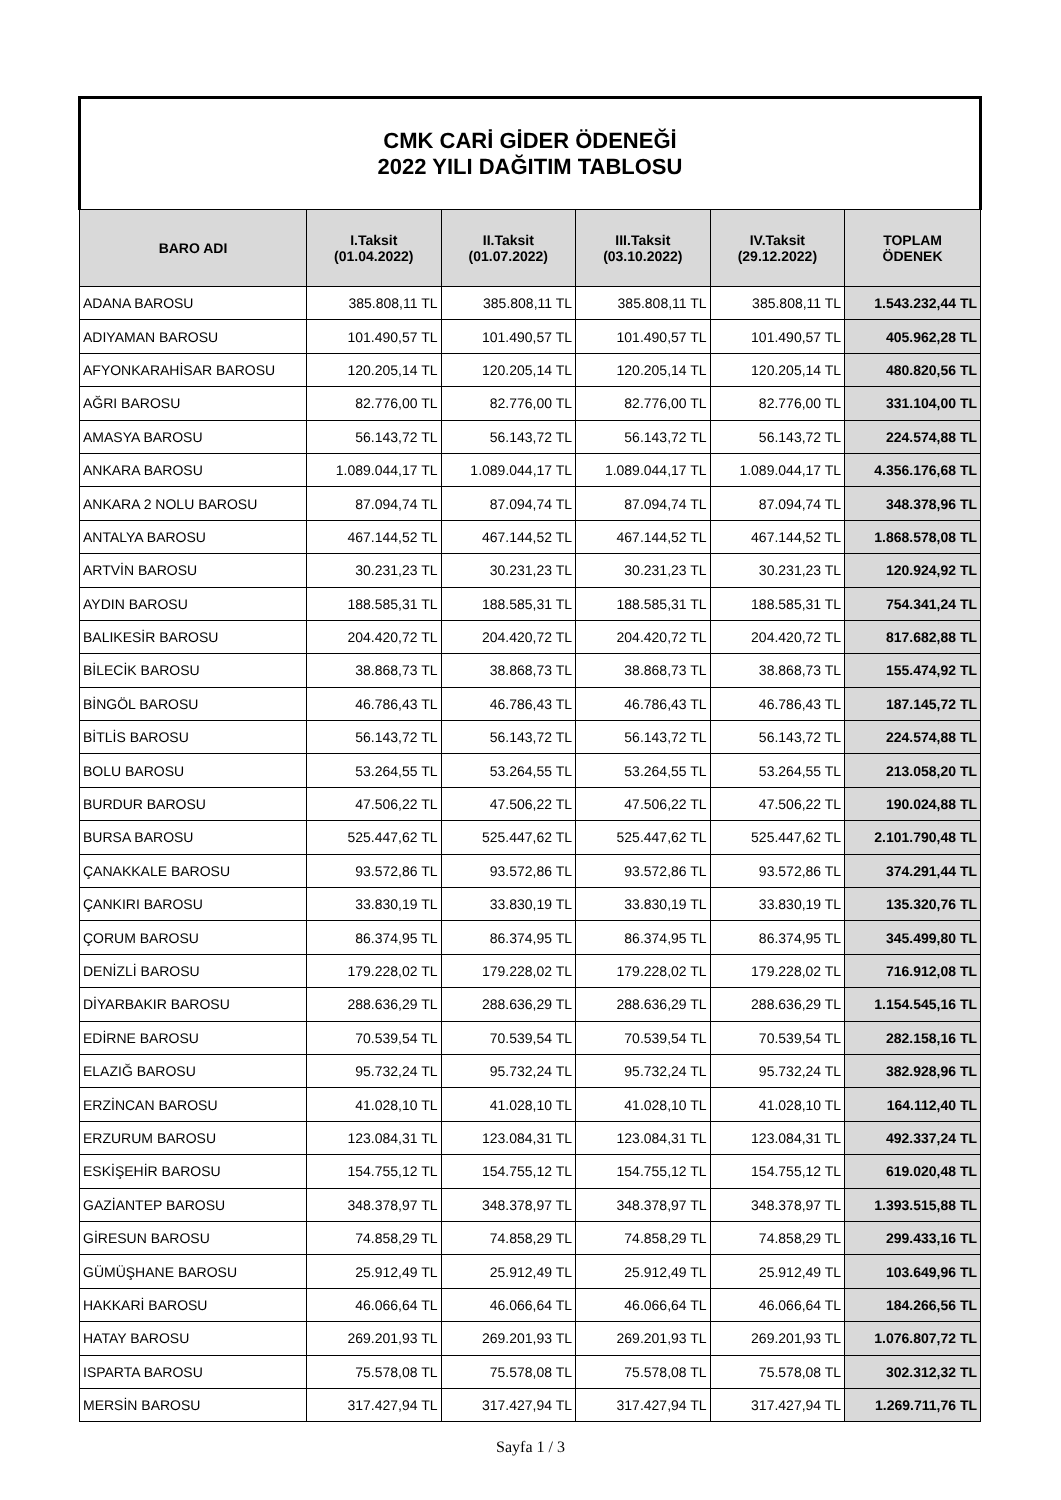| CMK CARİ GİDER ÖDENEĞİ 2022 YILI DAĞITIM TABLOSU | | | | | |
| --- | --- | --- | --- | --- | --- |
| BARO ADI | I.Taksit (01.04.2022) | II.Taksit (01.07.2022) | III.Taksit (03.10.2022) | IV.Taksit (29.12.2022) | TOPLAM ÖDENEK |
| ADANA BAROSU | 385.808,11 TL | 385.808,11 TL | 385.808,11 TL | 385.808,11 TL | 1.543.232,44 TL |
| ADIYAMAN BAROSU | 101.490,57 TL | 101.490,57 TL | 101.490,57 TL | 101.490,57 TL | 405.962,28 TL |
| AFYONKARAHİSAR BAROSU | 120.205,14 TL | 120.205,14 TL | 120.205,14 TL | 120.205,14 TL | 480.820,56 TL |
| AĞRI BAROSU | 82.776,00 TL | 82.776,00 TL | 82.776,00 TL | 82.776,00 TL | 331.104,00 TL |
| AMASYA BAROSU | 56.143,72 TL | 56.143,72 TL | 56.143,72 TL | 56.143,72 TL | 224.574,88 TL |
| ANKARA BAROSU | 1.089.044,17 TL | 1.089.044,17 TL | 1.089.044,17 TL | 1.089.044,17 TL | 4.356.176,68 TL |
| ANKARA 2 NOLU BAROSU | 87.094,74 TL | 87.094,74 TL | 87.094,74 TL | 87.094,74 TL | 348.378,96 TL |
| ANTALYA BAROSU | 467.144,52 TL | 467.144,52 TL | 467.144,52 TL | 467.144,52 TL | 1.868.578,08 TL |
| ARTVİN BAROSU | 30.231,23 TL | 30.231,23 TL | 30.231,23 TL | 30.231,23 TL | 120.924,92 TL |
| AYDIN BAROSU | 188.585,31 TL | 188.585,31 TL | 188.585,31 TL | 188.585,31 TL | 754.341,24 TL |
| BALIKESİR BAROSU | 204.420,72 TL | 204.420,72 TL | 204.420,72 TL | 204.420,72 TL | 817.682,88 TL |
| BİLECİK BAROSU | 38.868,73 TL | 38.868,73 TL | 38.868,73 TL | 38.868,73 TL | 155.474,92 TL |
| BİNGÖL BAROSU | 46.786,43 TL | 46.786,43 TL | 46.786,43 TL | 46.786,43 TL | 187.145,72 TL |
| BİTLİS BAROSU | 56.143,72 TL | 56.143,72 TL | 56.143,72 TL | 56.143,72 TL | 224.574,88 TL |
| BOLU BAROSU | 53.264,55 TL | 53.264,55 TL | 53.264,55 TL | 53.264,55 TL | 213.058,20 TL |
| BURDUR BAROSU | 47.506,22 TL | 47.506,22 TL | 47.506,22 TL | 47.506,22 TL | 190.024,88 TL |
| BURSA BAROSU | 525.447,62 TL | 525.447,62 TL | 525.447,62 TL | 525.447,62 TL | 2.101.790,48 TL |
| ÇANAKKALE BAROSU | 93.572,86 TL | 93.572,86 TL | 93.572,86 TL | 93.572,86 TL | 374.291,44 TL |
| ÇANKIRI BAROSU | 33.830,19 TL | 33.830,19 TL | 33.830,19 TL | 33.830,19 TL | 135.320,76 TL |
| ÇORUM BAROSU | 86.374,95 TL | 86.374,95 TL | 86.374,95 TL | 86.374,95 TL | 345.499,80 TL |
| DENİZLİ BAROSU | 179.228,02 TL | 179.228,02 TL | 179.228,02 TL | 179.228,02 TL | 716.912,08 TL |
| DİYARBAKIR BAROSU | 288.636,29 TL | 288.636,29 TL | 288.636,29 TL | 288.636,29 TL | 1.154.545,16 TL |
| EDİRNE BAROSU | 70.539,54 TL | 70.539,54 TL | 70.539,54 TL | 70.539,54 TL | 282.158,16 TL |
| ELAZIĞ BAROSU | 95.732,24 TL | 95.732,24 TL | 95.732,24 TL | 95.732,24 TL | 382.928,96 TL |
| ERZİNCAN BAROSU | 41.028,10 TL | 41.028,10 TL | 41.028,10 TL | 41.028,10 TL | 164.112,40 TL |
| ERZURUM BAROSU | 123.084,31 TL | 123.084,31 TL | 123.084,31 TL | 123.084,31 TL | 492.337,24 TL |
| ESKİŞEHİR BAROSU | 154.755,12 TL | 154.755,12 TL | 154.755,12 TL | 154.755,12 TL | 619.020,48 TL |
| GAZİANTEP BAROSU | 348.378,97 TL | 348.378,97 TL | 348.378,97 TL | 348.378,97 TL | 1.393.515,88 TL |
| GİRESUN BAROSU | 74.858,29 TL | 74.858,29 TL | 74.858,29 TL | 74.858,29 TL | 299.433,16 TL |
| GÜMÜŞHANE BAROSU | 25.912,49 TL | 25.912,49 TL | 25.912,49 TL | 25.912,49 TL | 103.649,96 TL |
| HAKKARİ BAROSU | 46.066,64 TL | 46.066,64 TL | 46.066,64 TL | 46.066,64 TL | 184.266,56 TL |
| HATAY BAROSU | 269.201,93 TL | 269.201,93 TL | 269.201,93 TL | 269.201,93 TL | 1.076.807,72 TL |
| ISPARTA BAROSU | 75.578,08 TL | 75.578,08 TL | 75.578,08 TL | 75.578,08 TL | 302.312,32 TL |
| MERSİN BAROSU | 317.427,94 TL | 317.427,94 TL | 317.427,94 TL | 317.427,94 TL | 1.269.711,76 TL |
Sayfa 1 / 3